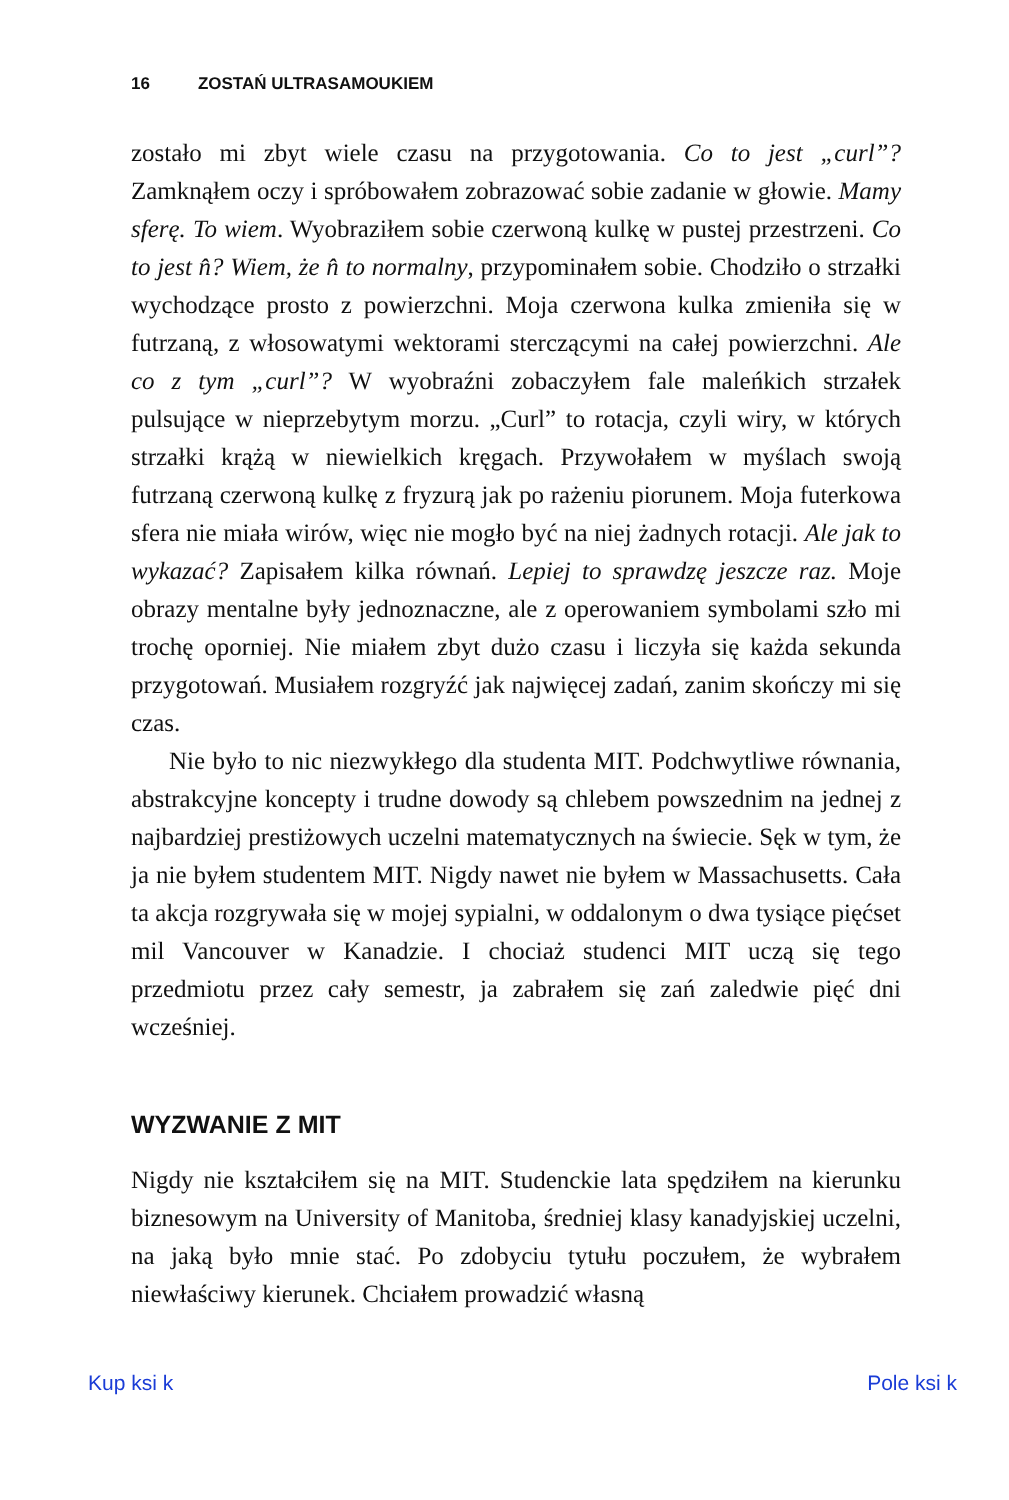16 ZOSTAŃ ULTRASAMOUKIEM
zostało mi zbyt wiele czasu na przygotowania. Co to jest „curl”? Zamknąłem oczy i spróbowałem zobrazować sobie zadanie w głowie. Mamy sferę. To wiem. Wyobraziłem sobie czerwoną kulkę w pustej przestrzeni. Co to jest n̂? Wiem, że n̂ to normalny, przypominałem sobie. Chodziło o strzałki wychodzące prosto z powierzchni. Moja czerwona kulka zmieniła się w futrzaną, z włosowatymi wektorami sterczącymi na całej powierzchni. Ale co z tym „curl”? W wyobraźni zobaczyłem fale maleńkich strzałek pulsujące w nieprzebytym morzu. „Curl” to rotacja, czyli wiry, w których strzałki krążą w niewielkich kręgach. Przywołałem w myślach swoją futrzaną czerwoną kulkę z fryzurą jak po rażeniu piorunem. Moja futerkowa sfera nie miała wirów, więc nie mogło być na niej żadnych rotacji. Ale jak to wykazać? Zapisałem kilka równań. Lepiej to sprawdzę jeszcze raz. Moje obrazy mentalne były jednoznaczne, ale z operowaniem symbolami szło mi trochę oporniej. Nie miałem zbyt dużo czasu i liczyła się każda sekunda przygotowań. Musiałem rozgryźć jak najwięcej zadań, zanim skończy mi się czas.
Nie było to nic niezwykłego dla studenta MIT. Podchwytliwe równania, abstrakcyjne koncepty i trudne dowody są chlebem powszednim na jednej z najbardziej prestiżowych uczelni matematycznych na świecie. Sęk w tym, że ja nie byłem studentem MIT. Nigdy nawet nie byłem w Massachusetts. Cała ta akcja rozgrywała się w mojej sypialni, w oddalonym o dwa tysiące pięćset mil Vancouver w Kanadzie. I chociaż studenci MIT uczą się tego przedmiotu przez cały semestr, ja zabrałem się zań zaledwie pięć dni wcześniej.
WYZWANIE Z MIT
Nigdy nie kształciłem się na MIT. Studenckie lata spędziłem na kierunku biznesowym na University of Manitoba, średniej klasy kanadyjskiej uczelni, na jaką było mnie stać. Po zdobyciu tytułu poczułem, że wybrałem niewłaściwy kierunek. Chciałem prowadzić własną
Kup ksi k Pole ksi k